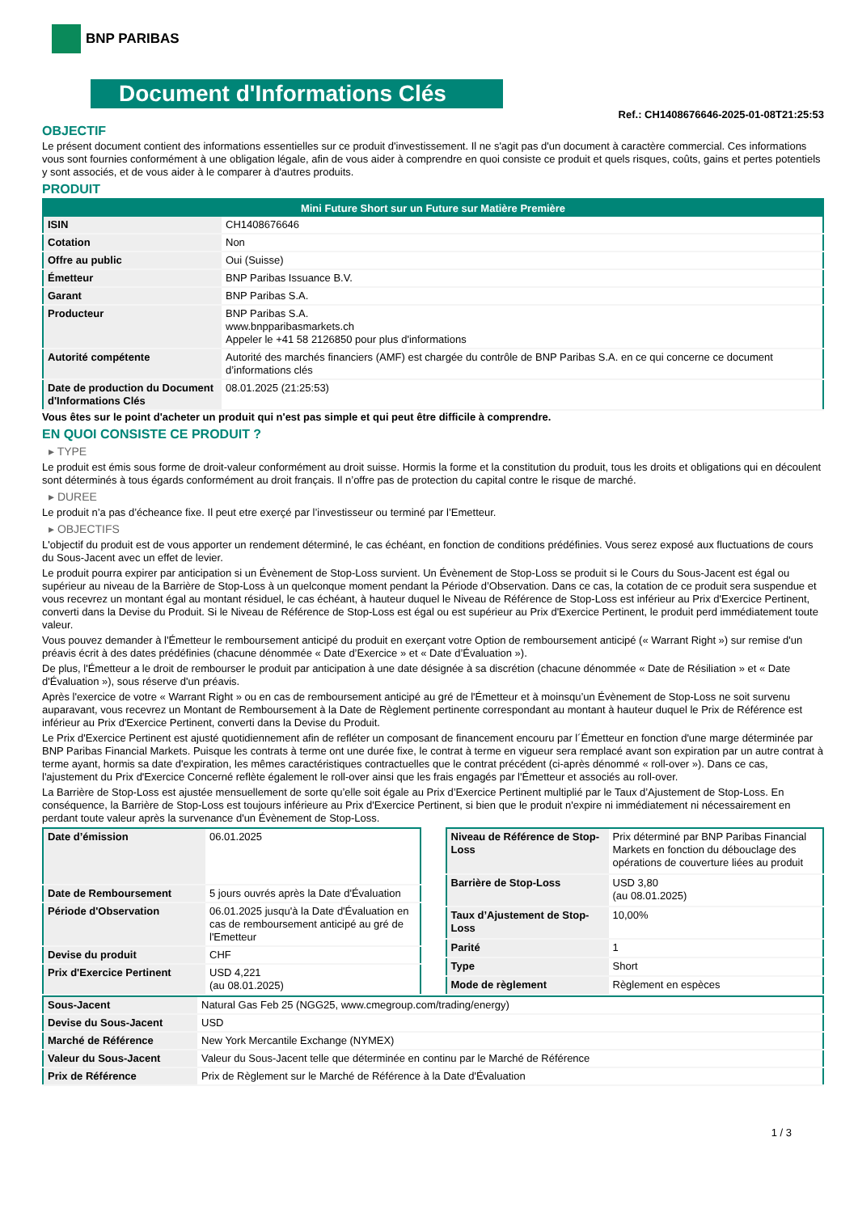BNP PARIBAS
Document d'Informations Clés
Ref.: CH1408676646-2025-01-08T21:25:53
OBJECTIF
Le présent document contient des informations essentielles sur ce produit d'investissement. Il ne s'agit pas d'un document à caractère commercial. Ces informations vous sont fournies conformément à une obligation légale, afin de vous aider à comprendre en quoi consiste ce produit et quels risques, coûts, gains et pertes potentiels y sont associés, et de vous aider à le comparer à d'autres produits.
PRODUIT
| Mini Future Short sur un Future sur Matière Première | |
| --- | --- |
| ISIN | CH1408676646 |
| Cotation | Non |
| Offre au public | Oui (Suisse) |
| Émetteur | BNP Paribas Issuance B.V. |
| Garant | BNP Paribas S.A. |
| Producteur | BNP Paribas S.A. www.bnpparibasmarkets.ch Appeler le +41 58 2126850 pour plus d'informations |
| Autorité compétente | Autorité des marchés financiers (AMF) est chargée du contrôle de BNP Paribas S.A. en ce qui concerne ce document d’informations clés |
| Date de production du Document d'Informations Clés | 08.01.2025 (21:25:53) |
Vous êtes sur le point d'acheter un produit qui n'est pas simple et qui peut être difficile à comprendre.
EN QUOI CONSISTE CE PRODUIT ?
▸ TYPE
Le produit est émis sous forme de droit-valeur conformément au droit suisse. Hormis la forme et la constitution du produit, tous les droits et obligations qui en découlent sont déterminés à tous égards conformément au droit français. Il n’offre pas de protection du capital contre le risque de marché.
▸ DUREE
Le produit n’a pas d’écheance fixe. Il peut etre exerçé par l’investisseur ou terminé par l’Emetteur.
▸ OBJECTIFS
L'objectif du produit est de vous apporter un rendement déterminé, le cas échéant, en fonction de conditions prédéfinies. Vous serez exposé aux fluctuations de cours du Sous-Jacent avec un effet de levier.
Le produit pourra expirer par anticipation si un Évènement de Stop-Loss survient. Un Évènement de Stop-Loss se produit si le Cours du Sous-Jacent est égal ou supérieur au niveau de la Barrière de Stop-Loss à un quelconque moment pendant la Période d’Observation. Dans ce cas, la cotation de ce produit sera suspendue et vous recevrez un montant égal au montant résiduel, le cas échéant, à hauteur duquel le Niveau de Référence de Stop-Loss est inférieur au Prix d'Exercice Pertinent, converti dans la Devise du Produit. Si le Niveau de Référence de Stop-Loss est égal ou est supérieur au Prix d'Exercice Pertinent, le produit perd immédiatement toute valeur.
Vous pouvez demander à l'Émetteur le remboursement anticipé du produit en exerçant votre Option de remboursement anticipé (« Warrant Right ») sur remise d'un préavis écrit à des dates prédéfinies (chacune dénommée « Date d’Exercice » et « Date d’Évaluation »).
De plus, l'Émetteur a le droit de rembourser le produit par anticipation à une date désignée à sa discrétion (chacune dénommée « Date de Résiliation » et « Date d'Évaluation »), sous réserve d'un préavis.
Après l'exercice de votre « Warrant Right » ou en cas de remboursement anticipé au gré de l'Émetteur et à moinsqu’un Évènement de Stop-Loss ne soit survenu auparavant, vous recevrez un Montant de Remboursement à la Date de Règlement pertinente correspondant au montant à hauteur duquel le Prix de Référence est inférieur au Prix d'Exercice Pertinent, converti dans la Devise du Produit.
Le Prix d'Exercice Pertinent est ajusté quotidiennement afin de refléter un composant de financement encouru par l´Émetteur en fonction d'une marge déterminée par BNP Paribas Financial Markets. Puisque les contrats à terme ont une durée fixe, le contrat à terme en vigueur sera remplacé avant son expiration par un autre contrat à terme ayant, hormis sa date d'expiration, les mêmes caractéristiques contractuelles que le contrat précédent (ci-après dénommé « roll-over »). Dans ce cas, l'ajustement du Prix d'Exercice Concerné reflète également le roll-over ainsi que les frais engagés par l'Émetteur et associés au roll-over.
La Barrière de Stop-Loss est ajustée mensuellement de sorte qu’elle soit égale au Prix d’Exercice Pertinent multiplié par le Taux d’Ajustement de Stop-Loss. En conséquence, la Barrière de Stop-Loss est toujours inférieure au Prix d'Exercice Pertinent, si bien que le produit n'expire ni immédiatement ni nécessairement en perdant toute valeur après la survenance d'un Évènement de Stop-Loss.
| Date d’émission | 06.01.2025 |
| Date de Remboursement | 5 jours ouvrés après la Date d'Évaluation |
| Période d'Observation | 06.01.2025 jusqu'à la Date d'Évaluation en cas de remboursement anticipé au gré de l'Emetteur |
| Devise du produit | CHF |
| Prix d'Exercice Pertinent | USD 4,221 (au 08.01.2025) |
| Niveau de Référence de Stop-Loss | Prix déterminé par BNP Paribas Financial Markets en fonction du débouclage des opérations de couverture liées au produit |
| Barrière de Stop-Loss | USD 3,80 (au 08.01.2025) |
| Taux d’Ajustement de Stop-Loss | 10,00% |
| Parité | 1 |
| Type | Short |
| Mode de règlement | Règlement en espèces |
| Sous-Jacent | Natural Gas Feb 25 (NGG25, www.cmegroup.com/trading/energy) |
| Devise du Sous-Jacent | USD |
| Marché de Référence | New York Mercantile Exchange (NYMEX) |
| Valeur du Sous-Jacent | Valeur du Sous-Jacent telle que déterminée en continu par le Marché de Référence |
| Prix de Référence | Prix de Règlement sur le Marché de Référence à la Date d'Évaluation |
1 / 3